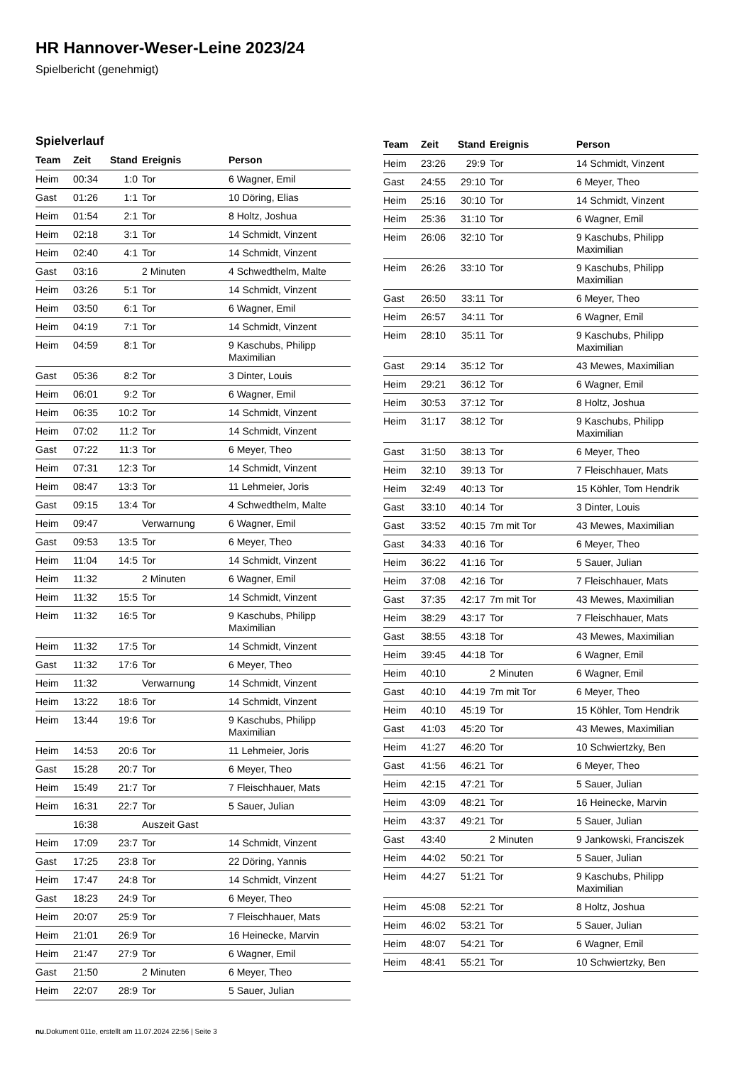HR Hannover-Weser-Leine 2023/24
Spielbericht (genehmigt)
Spielverlauf
| Team | Zeit | Stand | Ereignis | Person |
| --- | --- | --- | --- | --- |
| Heim | 00:34 | 1:0 | Tor | 6 Wagner, Emil |
| Gast | 01:26 | 1:1 | Tor | 10 Döring, Elias |
| Heim | 01:54 | 2:1 | Tor | 8 Holtz, Joshua |
| Heim | 02:18 | 3:1 | Tor | 14 Schmidt, Vinzent |
| Heim | 02:40 | 4:1 | Tor | 14 Schmidt, Vinzent |
| Gast | 03:16 | | 2 Minuten | 4 Schwedthelm, Malte |
| Heim | 03:26 | 5:1 | Tor | 14 Schmidt, Vinzent |
| Heim | 03:50 | 6:1 | Tor | 6 Wagner, Emil |
| Heim | 04:19 | 7:1 | Tor | 14 Schmidt, Vinzent |
| Heim | 04:59 | 8:1 | Tor | 9 Kaschubs, Philipp Maximilian |
| Gast | 05:36 | 8:2 | Tor | 3 Dinter, Louis |
| Heim | 06:01 | 9:2 | Tor | 6 Wagner, Emil |
| Heim | 06:35 | 10:2 | Tor | 14 Schmidt, Vinzent |
| Heim | 07:02 | 11:2 | Tor | 14 Schmidt, Vinzent |
| Gast | 07:22 | 11:3 | Tor | 6 Meyer, Theo |
| Heim | 07:31 | 12:3 | Tor | 14 Schmidt, Vinzent |
| Heim | 08:47 | 13:3 | Tor | 11 Lehmeier, Joris |
| Gast | 09:15 | 13:4 | Tor | 4 Schwedthelm, Malte |
| Heim | 09:47 | | Verwarnung | 6 Wagner, Emil |
| Gast | 09:53 | 13:5 | Tor | 6 Meyer, Theo |
| Heim | 11:04 | 14:5 | Tor | 14 Schmidt, Vinzent |
| Heim | 11:32 | | 2 Minuten | 6 Wagner, Emil |
| Heim | 11:32 | 15:5 | Tor | 14 Schmidt, Vinzent |
| Heim | 11:32 | 16:5 | Tor | 9 Kaschubs, Philipp Maximilian |
| Heim | 11:32 | 17:5 | Tor | 14 Schmidt, Vinzent |
| Gast | 11:32 | 17:6 | Tor | 6 Meyer, Theo |
| Heim | 11:32 | | Verwarnung | 14 Schmidt, Vinzent |
| Heim | 13:22 | 18:6 | Tor | 14 Schmidt, Vinzent |
| Heim | 13:44 | 19:6 | Tor | 9 Kaschubs, Philipp Maximilian |
| Heim | 14:53 | 20:6 | Tor | 11 Lehmeier, Joris |
| Gast | 15:28 | 20:7 | Tor | 6 Meyer, Theo |
| Heim | 15:49 | 21:7 | Tor | 7 Fleischhauer, Mats |
| Heim | 16:31 | 22:7 | Tor | 5 Sauer, Julian |
| | 16:38 | | Auszeit Gast | |
| Heim | 17:09 | 23:7 | Tor | 14 Schmidt, Vinzent |
| Gast | 17:25 | 23:8 | Tor | 22 Döring, Yannis |
| Heim | 17:47 | 24:8 | Tor | 14 Schmidt, Vinzent |
| Gast | 18:23 | 24:9 | Tor | 6 Meyer, Theo |
| Heim | 20:07 | 25:9 | Tor | 7 Fleischhauer, Mats |
| Heim | 21:01 | 26:9 | Tor | 16 Heinecke, Marvin |
| Heim | 21:47 | 27:9 | Tor | 6 Wagner, Emil |
| Gast | 21:50 | | 2 Minuten | 6 Meyer, Theo |
| Heim | 22:07 | 28:9 | Tor | 5 Sauer, Julian |
| Team | Zeit | Stand | Ereignis | Person |
| --- | --- | --- | --- | --- |
| Heim | 23:26 | 29:9 | Tor | 14 Schmidt, Vinzent |
| Gast | 24:55 | 29:10 | Tor | 6 Meyer, Theo |
| Heim | 25:16 | 30:10 | Tor | 14 Schmidt, Vinzent |
| Heim | 25:36 | 31:10 | Tor | 6 Wagner, Emil |
| Heim | 26:06 | 32:10 | Tor | 9 Kaschubs, Philipp Maximilian |
| Heim | 26:26 | 33:10 | Tor | 9 Kaschubs, Philipp Maximilian |
| Gast | 26:50 | 33:11 | Tor | 6 Meyer, Theo |
| Heim | 26:57 | 34:11 | Tor | 6 Wagner, Emil |
| Heim | 28:10 | 35:11 | Tor | 9 Kaschubs, Philipp Maximilian |
| Gast | 29:14 | 35:12 | Tor | 43 Mewes, Maximilian |
| Heim | 29:21 | 36:12 | Tor | 6 Wagner, Emil |
| Heim | 30:53 | 37:12 | Tor | 8 Holtz, Joshua |
| Heim | 31:17 | 38:12 | Tor | 9 Kaschubs, Philipp Maximilian |
| Gast | 31:50 | 38:13 | Tor | 6 Meyer, Theo |
| Heim | 32:10 | 39:13 | Tor | 7 Fleischhauer, Mats |
| Heim | 32:49 | 40:13 | Tor | 15 Köhler, Tom Hendrik |
| Gast | 33:10 | 40:14 | Tor | 3 Dinter, Louis |
| Gast | 33:52 | 40:15 | 7m mit Tor | 43 Mewes, Maximilian |
| Gast | 34:33 | 40:16 | Tor | 6 Meyer, Theo |
| Heim | 36:22 | 41:16 | Tor | 5 Sauer, Julian |
| Heim | 37:08 | 42:16 | Tor | 7 Fleischhauer, Mats |
| Gast | 37:35 | 42:17 | 7m mit Tor | 43 Mewes, Maximilian |
| Heim | 38:29 | 43:17 | Tor | 7 Fleischhauer, Mats |
| Gast | 38:55 | 43:18 | Tor | 43 Mewes, Maximilian |
| Heim | 39:45 | 44:18 | Tor | 6 Wagner, Emil |
| Heim | 40:10 | | 2 Minuten | 6 Wagner, Emil |
| Gast | 40:10 | 44:19 | 7m mit Tor | 6 Meyer, Theo |
| Heim | 40:10 | 45:19 | Tor | 15 Köhler, Tom Hendrik |
| Gast | 41:03 | 45:20 | Tor | 43 Mewes, Maximilian |
| Heim | 41:27 | 46:20 | Tor | 10 Schwiertzky, Ben |
| Gast | 41:56 | 46:21 | Tor | 6 Meyer, Theo |
| Heim | 42:15 | 47:21 | Tor | 5 Sauer, Julian |
| Heim | 43:09 | 48:21 | Tor | 16 Heinecke, Marvin |
| Heim | 43:37 | 49:21 | Tor | 5 Sauer, Julian |
| Gast | 43:40 | | 2 Minuten | 9 Jankowski, Franciszek |
| Heim | 44:02 | 50:21 | Tor | 5 Sauer, Julian |
| Heim | 44:27 | 51:21 | Tor | 9 Kaschubs, Philipp Maximilian |
| Heim | 45:08 | 52:21 | Tor | 8 Holtz, Joshua |
| Heim | 46:02 | 53:21 | Tor | 5 Sauer, Julian |
| Heim | 48:07 | 54:21 | Tor | 6 Wagner, Emil |
| Heim | 48:41 | 55:21 | Tor | 10 Schwiertzky, Ben |
nu.Dokument 011e, erstellt am 11.07.2024 22:56 | Seite 3